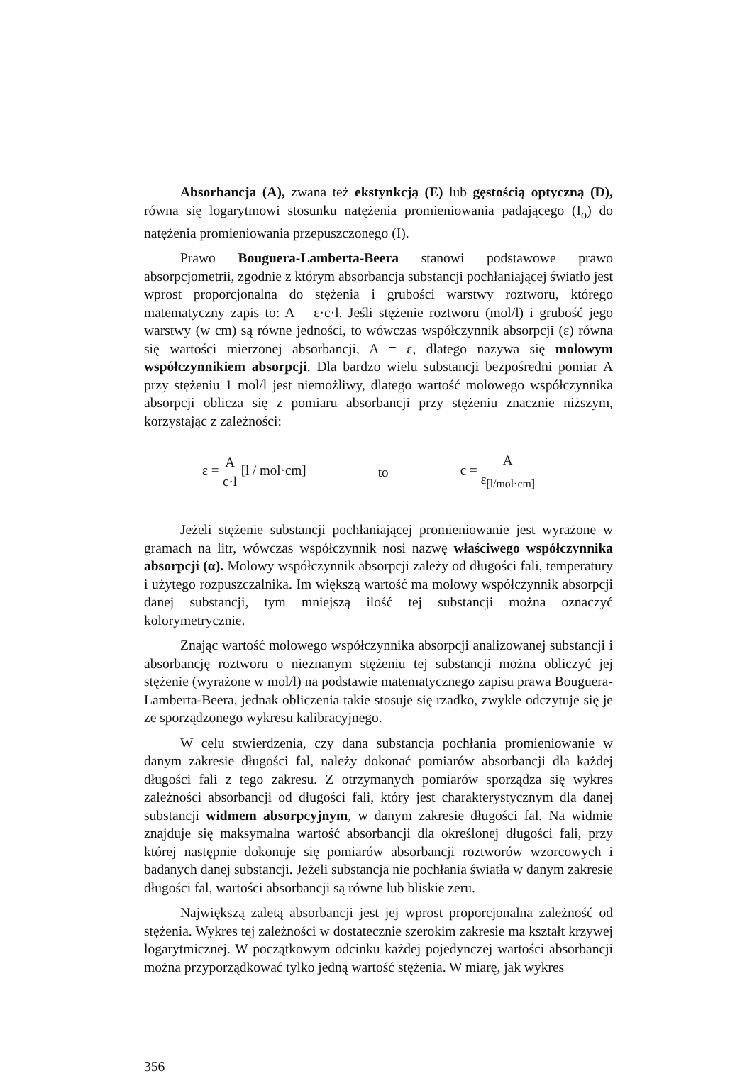Absorbancja (A), zwana też ekstynkcją (E) lub gęstością optyczną (D), równa się logarytmowi stosunku natężenia promieniowania padającego (I<sub>o</sub>) do natężenia promieniowania przepuszczonego (I).
Prawo Bouguera-Lamberta-Beera stanowi podstawowe prawo absorpcjometrii, zgodnie z którym absorbancja substancji pochłaniającej światło jest wprost proporcjonalna do stężenia i grubości warstwy roztworu, którego matematyczny zapis to: A = ε·c·l. Jeśli stężenie roztworu (mol/l) i grubość jego warstwy (w cm) są równe jedności, to wówczas współczynnik absorpcji (ε) równa się wartości mierzonej absorbancji, A = ε, dlatego nazywa się molowym współczynnikiem absorpcji. Dla bardzo wielu substancji bezpośredni pomiar A przy stężeniu 1 mol/l jest niemożliwy, dlatego wartość molowego współczynnika absorpcji oblicza się z pomiaru absorbancji przy stężeniu znacznie niższym, korzystając z zależności:
ε = A c·l [l / mol·cm] to c = A ε<sub>[l/mol·cm]</sub>
Jeżeli stężenie substancji pochłaniającej promieniowanie jest wyrażone w gramach na litr, wówczas współczynnik nosi nazwę właściwego współczynnika absorpcji (α). Molowy współczynnik absorpcji zależy od długości fali, temperatury i użytego rozpuszczalnika. Im większą wartość ma molowy współczynnik absorpcji danej substancji, tym mniejszą ilość tej substancji można oznaczyć kolorymetrycznie.
Znając wartość molowego współczynnika absorpcji analizowanej substancji i absorbancję roztworu o nieznanym stężeniu tej substancji można obliczyć jej stężenie (wyrażone w mol/l) na podstawie matematycznego zapisu prawa Bouguera-Lamberta-Beera, jednak obliczenia takie stosuje się rzadko, zwykle odczytuje się je ze sporządzonego wykresu kalibracyjnego.
W celu stwierdzenia, czy dana substancja pochłania promieniowanie w danym zakresie długości fal, należy dokonać pomiarów absorbancji dla każdej długości fali z tego zakresu. Z otrzymanych pomiarów sporządza się wykres zależności absorbancji od długości fali, który jest charakterystycznym dla danej substancji widmem absorpcyjnym, w danym zakresie długości fal. Na widmie znajduje się maksymalna wartość absorbancji dla określonej długości fali, przy której następnie dokonuje się pomiarów absorbancji roztworów wzorcowych i badanych danej substancji. Jeżeli substancja nie pochłania światła w danym zakresie długości fal, wartości absorbancji są równe lub bliskie zeru.
Największą zaletą absorbancji jest jej wprost proporcjonalna zależność od stężenia. Wykres tej zależności w dostatecznie szerokim zakresie ma kształt krzywej logarytmicznej. W początkowym odcinku każdej pojedynczej wartości absorbancji można przyporządkować tylko jedną wartość stężenia. W miarę, jak wykres
356